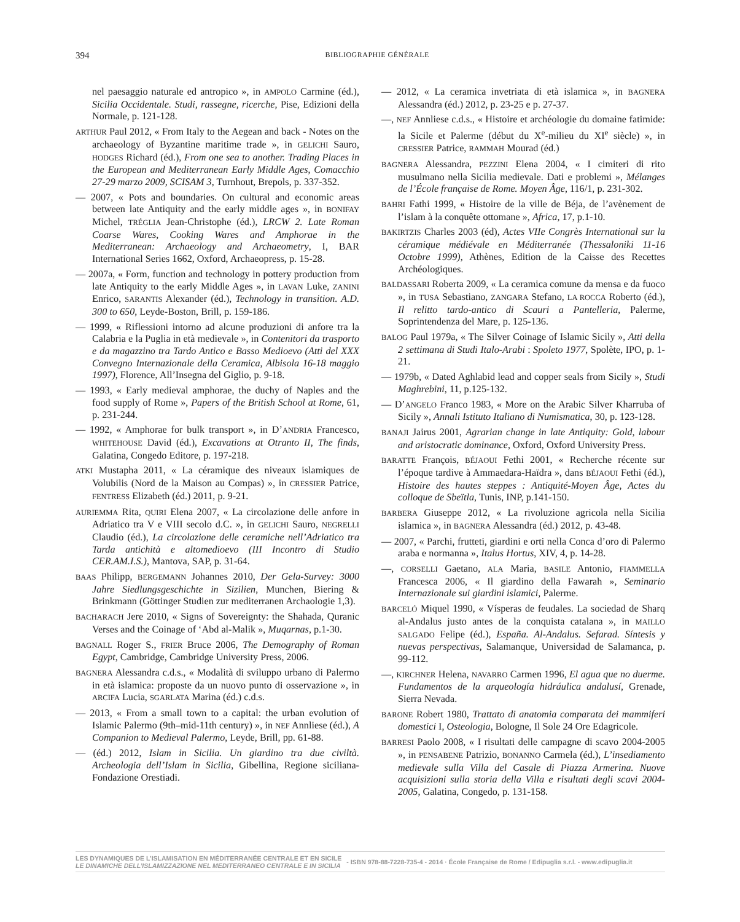394
BIBLIOGRAPHIE GÉNÉRALE
nel paesaggio naturale ed antropico », in AMPOLO Carmine (éd.), Sicilia Occidentale. Studi, rassegne, ricerche, Pise, Edizioni della Normale, p. 121-128.
ARTHUR Paul 2012, « From Italy to the Aegean and back - Notes on the archaeology of Byzantine maritime trade », in GELICHI Sauro, HODGES Richard (éd.), From one sea to another. Trading Places in the European and Mediterranean Early Middle Ages, Comacchio 27-29 marzo 2009, SCISAM 3, Turnhout, Brepols, p. 337-352.
— 2007, « Pots and boundaries. On cultural and economic areas between late Antiquity and the early middle ages », in BONIFAY Michel, TRÉGLIA Jean-Christophe (éd.), LRCW 2. Late Roman Coarse Wares, Cooking Wares and Amphorae in the Mediterranean: Archaeology and Archaeometry, I, BAR International Series 1662, Oxford, Archaeopress, p. 15-28.
— 2007a, « Form, function and technology in pottery production from late Antiquity to the early Middle Ages », in LAVAN Luke, ZANINI Enrico, SARANTIS Alexander (éd.), Technology in transition. A.D. 300 to 650, Leyde-Boston, Brill, p. 159-186.
— 1999, « Riflessioni intorno ad alcune produzioni di anfore tra la Calabria e la Puglia in età medievale », in Contenitori da trasporto e da magazzino tra Tardo Antico e Basso Medioevo (Atti del XXX Convegno Internazionale della Ceramica, Albisola 16-18 maggio 1997), Florence, All’Insegna del Giglio, p. 9-18.
— 1993, « Early medieval amphorae, the duchy of Naples and the food supply of Rome », Papers of the British School at Rome, 61, p. 231-244.
— 1992, « Amphorae for bulk transport », in D’ANDRIA Francesco, WHITEHOUSE David (éd.), Excavations at Otranto II, The finds, Galatina, Congedo Editore, p. 197-218.
ATKI Mustapha 2011, « La céramique des niveaux islamiques de Volubilis (Nord de la Maison au Compas) », in CRESSIER Patrice, FENTRESS Elizabeth (éd.) 2011, p. 9-21.
AURIEMMA Rita, QUIRI Elena 2007, « La circolazione delle anfore in Adriatico tra V e VIII secolo d.C. », in GELICHI Sauro, NEGRELLI Claudio (éd.), La circolazione delle ceramiche nell’Adriatico tra Tarda antichità e altomedioevo (III Incontro di Studio CER.AM.I.S.), Mantova, SAP, p. 31-64.
BAAS Philipp, BERGEMANN Johannes 2010, Der Gela-Survey: 3000 Jahre Siedlungsgeschichte in Sizilien, Munchen, Biering & Brinkmann (Göttinger Studien zur mediterranen Archaologie 1,3).
BACHARACH Jere 2010, « Signs of Sovereignty: the Shahada, Quranic Verses and the Coinage of ‘Abd al-Malik », Muqarnas, p.1-30.
BAGNALL Roger S., FRIER Bruce 2006, The Demography of Roman Egypt, Cambridge, Cambridge University Press, 2006.
BAGNERA Alessandra c.d.s., « Modalità di sviluppo urbano di Palermo in età islamica: proposte da un nuovo punto di osservazione », in ARCIFA Lucia, SGARLATA Marina (éd.) c.d.s.
— 2013, « From a small town to a capital: the urban evolution of Islamic Palermo (9th–mid-11th century) », in NEF Annliese (éd.), A Companion to Medieval Palermo, Leyde, Brill, pp. 61-88.
— (éd.) 2012, Islam in Sicilia. Un giardino tra due civiltà. Archeologia dell’Islam in Sicilia, Gibellina, Regione siciliana-Fondazione Orestiadi.
— 2012, « La ceramica invetriata di età islamica », in BAGNERA Alessandra (éd.) 2012, p. 23-25 e p. 27-37.
—, NEF Annliese c.d.s., « Histoire et archéologie du domaine fatimide: la Sicile et Palerme (début du X<sup>e</sup>-milieu du XI<sup>e</sup> siècle) », in CRESSIER Patrice, RAMMAH Mourad (éd.)
BAGNERA Alessandra, PEZZINI Elena 2004, « I cimiteri di rito musulmano nella Sicilia medievale. Dati e problemi », Mélanges de l’École française de Rome. Moyen Âge, 116/1, p. 231-302.
BAHRI Fathi 1999, « Histoire de la ville de Béja, de l’avènement de l’islam à la conquête ottomane », Africa, 17, p.1-10.
BAKIRTZIS Charles 2003 (éd), Actes VIIe Congrès International sur la céramique médiévale en Méditerranée (Thessaloniki 11-16 Octobre 1999), Athènes, Edition de la Caisse des Recettes Archéologiques.
BALDASSARI Roberta 2009, « La ceramica comune da mensa e da fuoco », in TUSA Sebastiano, ZANGARA Stefano, LA ROCCA Roberto (éd.), Il relitto tardo-antico di Scauri a Pantelleria, Palerme, Soprintendenza del Mare, p. 125-136.
BALOG Paul 1979a, « The Silver Coinage of Islamic Sicily », Atti della 2 settimana di Studi Italo-Arabi : Spoleto 1977, Spolète, IPO, p. 1-21.
— 1979b, « Dated Aghlabid lead and copper seals from Sicily », Studi Maghrebini, 11, p.125-132.
— D’ANGELO Franco 1983, « More on the Arabic Silver Kharruba of Sicily », Annali Istituto Italiano di Numismatica, 30, p. 123-128.
BANAJI Jairus 2001, Agrarian change in late Antiquity: Gold, labour and aristocratic dominance, Oxford, Oxford University Press.
BARATTE François, BÉJAOUI Fethi 2001, « Recherche récente sur l’époque tardive à Ammaedara-Haïdra », dans BÉJAOUI Fethi (éd.), Histoire des hautes steppes : Antiquité-Moyen Âge, Actes du colloque de Sbeïtla, Tunis, INP, p.141-150.
BARBERA Giuseppe 2012, « La rivoluzione agricola nella Sicilia islamica », in BAGNERA Alessandra (éd.) 2012, p. 43-48.
— 2007, « Parchi, frutteti, giardini e orti nella Conca d’oro di Palermo araba e normanna », Italus Hortus, XIV, 4, p. 14-28.
—, CORSELLI Gaetano, ALA Maria, BASILE Antonio, FIAMMELLA Francesca 2006, « Il giardino della Fawarah », Seminario Internazionale sui giardini islamici, Palerme.
BARCELÓ Miquel 1990, « Vísperas de feudales. La sociedad de Sharq al-Andalus justo antes de la conquista catalana », in MAILLO SALGADO Felipe (éd.), España. Al-Andalus. Sefarad. Síntesis y nuevas perspectivas, Salamanque, Universidad de Salamanca, p. 99-112.
—, KIRCHNER Helena, NAVARRO Carmen 1996, El agua que no duerme. Fundamentos de la arqueología hidráulica andalusí, Grenade, Sierra Nevada.
BARONE Robert 1980, Trattato di anatomia comparata dei mammiferi domestici I, Osteologia, Bologne, Il Sole 24 Ore Edagricole.
BARRESI Paolo 2008, « I risultati delle campagne di scavo 2004-2005 », in PENSABENE Patrizio, BONANNO Carmela (éd.), L’insediamento medievale sulla Villa del Casale di Piazza Armerina. Nuove acquisizioni sulla storia della Villa e risultati degli scavi 2004-2005, Galatina, Congedo, p. 131-158.
LES DYNAMIQUES DE L’ISLAMISATION EN MÉDITERRANÉE CENTRALE ET EN SICILE
LE DINAMICHE DELL’ISLAMIZZAZIONE NEL MEDITERRANEO CENTRALE E IN SICILIA
- ISBN 978-88-7228-735-4 - 2014 · École Française de Rome / Edipuglia s.r.l. - www.edipuglia.it